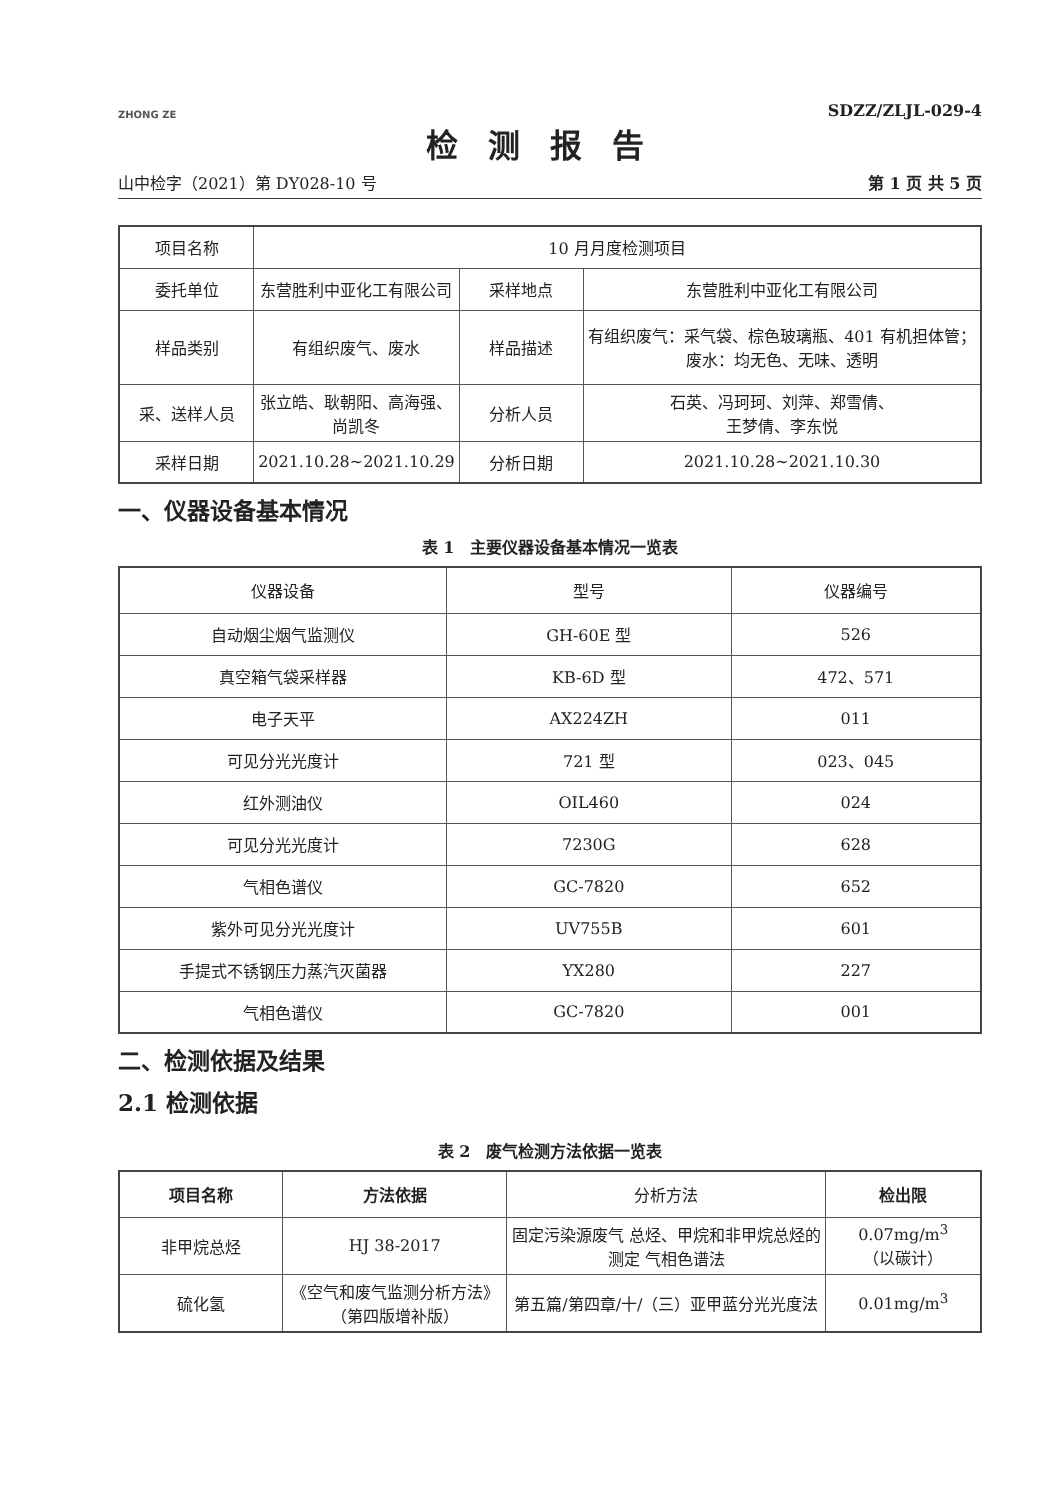ZHONG ZE
SDZZ/ZLJL-029-4
检测报告
山中检字（2021）第 DY028-10 号 第 1 页 共 5 页
| 项目名称 | 10 月月度检测项目 | | |
| 委托单位 | 东营胜利中亚化工有限公司 | 采样地点 | 东营胜利中亚化工有限公司 |
| 样品类别 | 有组织废气、废水 | 样品描述 | 有组织废气：采气袋、棕色玻璃瓶、401 有机担体管； 废水：均无色、无味、透明 |
| 采、送样人员 | 张立皓、耿朝阳、高海强、 尚凯冬 | 分析人员 | 石英、冯珂珂、刘萍、郑雪倩、 王梦倩、李东悦 |
| 采样日期 | 2021.10.28~2021.10.29 | 分析日期 | 2021.10.28~2021.10.30 |
一、仪器设备基本情况
表 1　主要仪器设备基本情况一览表
| 仪器设备 | 型号 | 仪器编号 |
| --- | --- | --- |
| 自动烟尘烟气监测仪 | GH-60E 型 | 526 |
| 真空箱气袋采样器 | KB-6D 型 | 472、571 |
| 电子天平 | AX224ZH | 011 |
| 可见分光光度计 | 721 型 | 023、045 |
| 红外测油仪 | OIL460 | 024 |
| 可见分光光度计 | 7230G | 628 |
| 气相色谱仪 | GC-7820 | 652 |
| 紫外可见分光光度计 | UV755B | 601 |
| 手提式不锈钢压力蒸汽灭菌器 | YX280 | 227 |
| 气相色谱仪 | GC-7820 | 001 |
二、检测依据及结果
2.1 检测依据
表 2　废气检测方法依据一览表
| 项目名称 | 方法依据 | 分析方法 | 检出限 |
| --- | --- | --- | --- |
| 非甲烷总烃 | HJ 38-2017 | 固定污染源废气 总烃、甲烷和非甲烷总烃的测定 气相色谱法 | 0.07mg/m<sup>3</sup> （以碳计） |
| 硫化氢 | 《空气和废气监测分析方法》（第四版增补版） | 第五篇/第四章/十/（三）亚甲蓝分光光度法 | 0.01mg/m<sup>3</sup> |